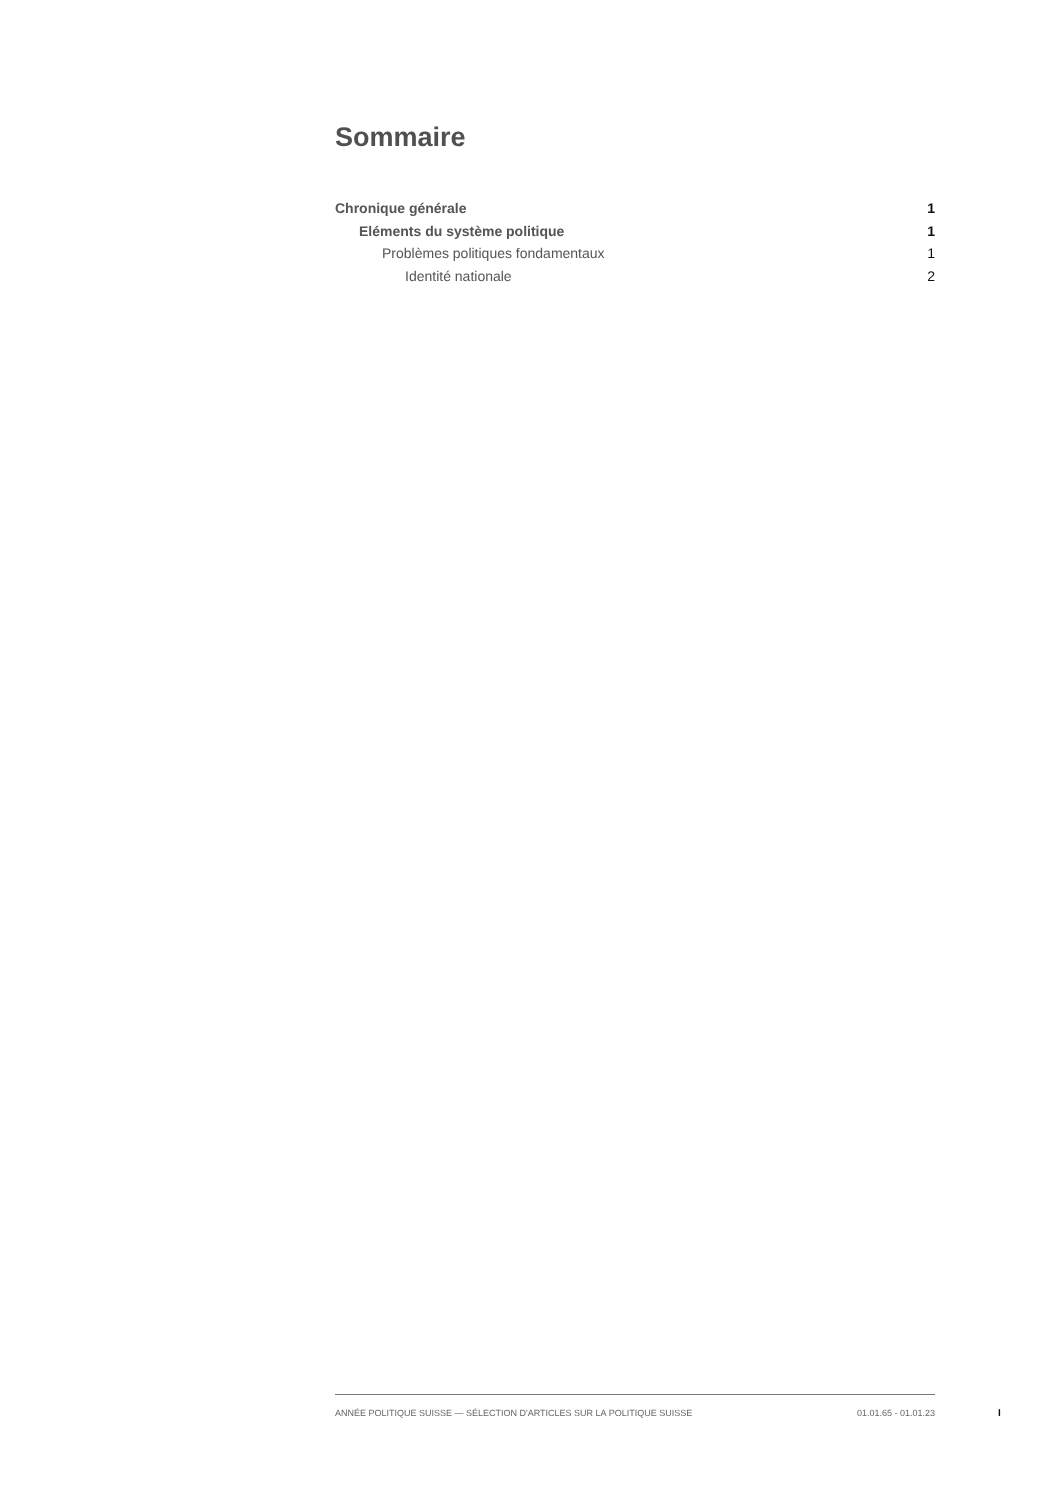Sommaire
Chronique générale 1
Eléments du système politique 1
Problèmes politiques fondamentaux 1
Identité nationale 2
ANNÉE POLITIQUE SUISSE — SÉLECTION D'ARTICLES SUR LA POLITIQUE SUISSE 01.01.65 - 01.01.23
I